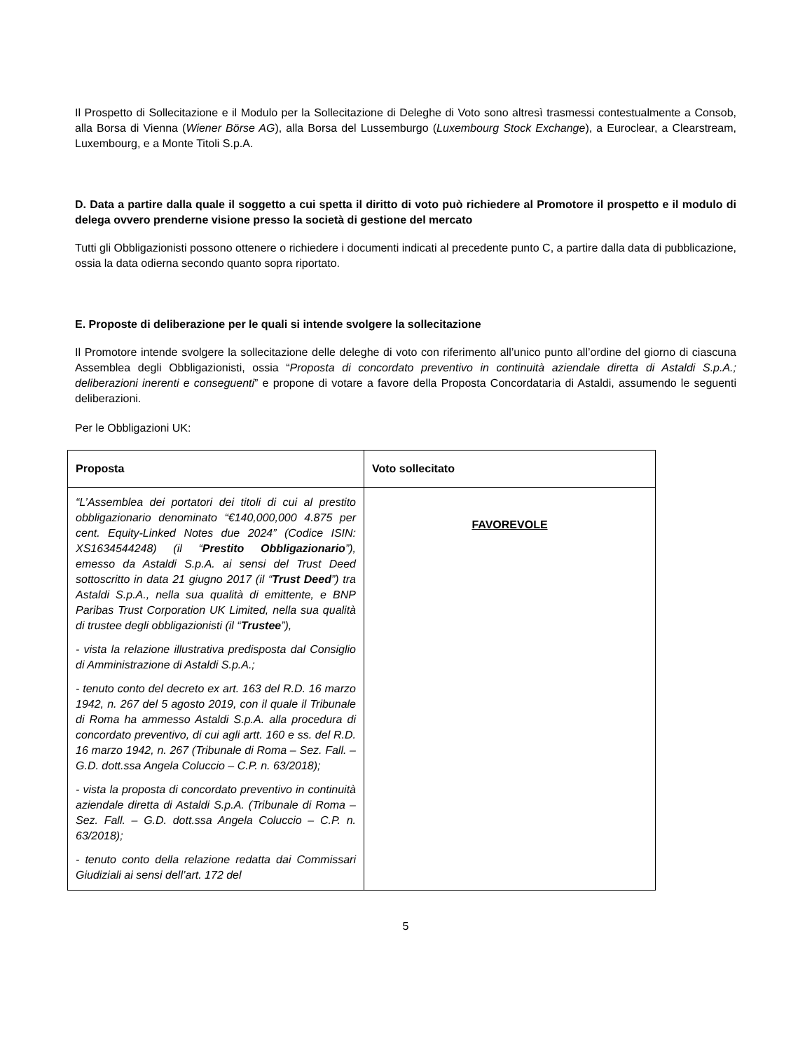Il Prospetto di Sollecitazione e il Modulo per la Sollecitazione di Deleghe di Voto sono altresì trasmessi contestualmente a Consob, alla Borsa di Vienna (Wiener Börse AG), alla Borsa del Lussemburgo (Luxembourg Stock Exchange), a Euroclear, a Clearstream, Luxembourg, e a Monte Titoli S.p.A.
D. Data a partire dalla quale il soggetto a cui spetta il diritto di voto può richiedere al Promotore il prospetto e il modulo di delega ovvero prenderne visione presso la società di gestione del mercato
Tutti gli Obbligazionisti possono ottenere o richiedere i documenti indicati al precedente punto C, a partire dalla data di pubblicazione, ossia la data odierna secondo quanto sopra riportato.
E. Proposte di deliberazione per le quali si intende svolgere la sollecitazione
Il Promotore intende svolgere la sollecitazione delle deleghe di voto con riferimento all’unico punto all’ordine del giorno di ciascuna Assemblea degli Obbligazionisti, ossia “Proposta di concordato preventivo in continuità aziendale diretta di Astaldi S.p.A.; deliberazioni inerenti e conseguenti” e propone di votare a favore della Proposta Concordataria di Astaldi, assumendo le seguenti deliberazioni.
Per le Obbligazioni UK:
| Proposta | Voto sollecitato |
| --- | --- |
| “L’Assemblea dei portatori dei titoli di cui al prestito obbligazionario denominato “€140,000,000 4.875 per cent. Equity-Linked Notes due 2024” (Codice ISIN: XS1634544248) (il “ Prestito Obbligazionario ”), emesso da Astaldi S.p.A. ai sensi del Trust Deed sottoscritto in data 21 giugno 2017 (il “ Trust Deed ”) tra Astaldi S.p.A., nella sua qualità di emittente, e BNP Paribas Trust Corporation UK Limited, nella sua qualità di trustee degli obbligazionisti (il “ Trustee ”), - vista la relazione illustrativa predisposta dal Consiglio di Amministrazione di Astaldi S.p.A.; - tenuto conto del decreto ex art. 163 del R.D. 16 marzo 1942, n. 267 del 5 agosto 2019, con il quale il Tribunale di Roma ha ammesso Astaldi S.p.A. alla procedura di concordato preventivo, di cui agli artt. 160 e ss. del R.D. 16 marzo 1942, n. 267 (Tribunale di Roma – Sez. Fall. – G.D. dott.ssa Angela Coluccio – C.P. n. 63/2018); - vista la proposta di concordato preventivo in continuità aziendale diretta di Astaldi S.p.A. (Tribunale di Roma – Sez. Fall. – G.D. dott.ssa Angela Coluccio – C.P. n. 63/2018); - tenuto conto della relazione redatta dai Commissari Giudiziali ai sensi dell’art. 172 del | FAVOREVOLE |
5